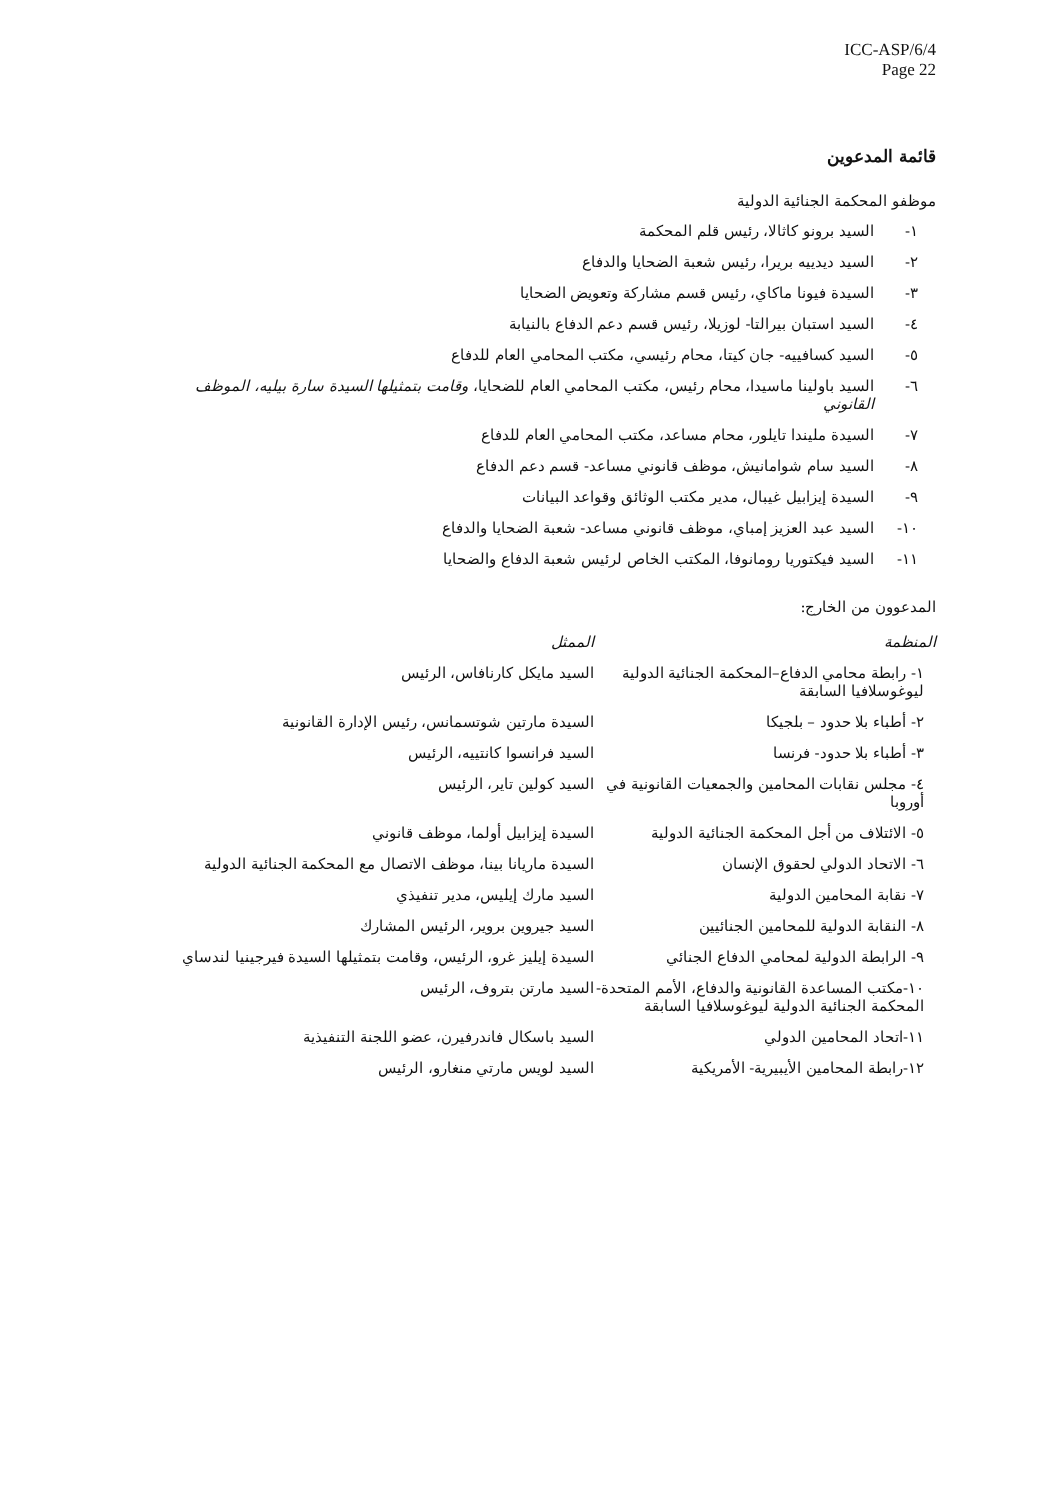ICC-ASP/6/4
Page 22
قائمة المدعوين
موظفو المحكمة الجنائية الدولية
١- السيد برونو كاثالا، رئيس قلم المحكمة
٢- السيد ديدييه بريرا، رئيس شعبة الضحايا والدفاع
٣- السيدة فيونا ماكاي، رئيس قسم مشاركة وتعويض الضحايا
٤- السيد استبان بيرالتا- لوزيلا، رئيس قسم دعم الدفاع بالنيابة
٥- السيد كسافييه- جان كيتا، محام رئيسي، مكتب المحامي العام للدفاع
٦- السيد باولينا ماسيدا، محام رئيس، مكتب المحامي العام للضحايا، وقامت بتمثيلها السيدة سارة بيليه، الموظف القانوني
٧- السيدة مليندا تايلور، محام مساعد، مكتب المحامي العام للدفاع
٨- السيد سام شوامانيش، موظف قانوني مساعد- قسم دعم الدفاع
٩- السيدة إيزابيل غيبال، مدير مكتب الوثائق وقواعد البيانات
١٠- السيد عبد العزيز إمباي، موظف قانوني مساعد- شعبة الضحايا والدفاع
١١- السيد فيكتوريا رومانوفا، المكتب الخاص لرئيس شعبة الدفاع والضحايا
المدعوون من الخارج:
| المنظمة | الممثل |
| --- | --- |
| ١- رابطة محامي الدفاع–المحكمة الجنائية الدولية ليوغوسلافيا السابقة | السيد مايكل كارنافاس، الرئيس |
| ٢- أطباء بلا حدود – بلجيكا | السيدة مارتين شوتسمانس، رئيس الإدارة القانونية |
| ٣- أطباء بلا حدود- فرنسا | السيد فرانسوا كانتييه، الرئيس |
| ٤- مجلس نقابات المحامين والجمعيات القانونية في أوروبا | السيد كولين تاير، الرئيس |
| ٥- الائتلاف من أجل المحكمة الجنائية الدولية | السيدة إيزابيل أولما، موظف قانوني |
| ٦- الاتحاد الدولي لحقوق الإنسان | السيدة ماريانا بينا، موظف الاتصال مع المحكمة الجنائية الدولية |
| ٧- نقابة المحامين الدولية | السيد مارك إيليس، مدير تنفيذي |
| ٨- النقابة الدولية للمحامين الجنائيين | السيد جيروين بروير، الرئيس المشارك |
| ٩- الرابطة الدولية لمحامي الدفاع الجنائي | السيدة إيليز غرو، الرئيس، وقامت بتمثيلها السيدة فيرجينيا لندساي |
| ١٠-مكتب المساعدة القانونية والدفاع، الأمم المتحدة- المحكمة الجنائية الدولية ليوغوسلافيا السابقة | السيد مارتن بتروف، الرئيس |
| ١١-اتحاد المحامين الدولي | السيد باسكال فاندرفيرن، عضو اللجنة التنفيذية |
| ١٢-رابطة المحامين الأيبيرية- الأمريكية | السيد لويس مارتي منغارو، الرئيس |